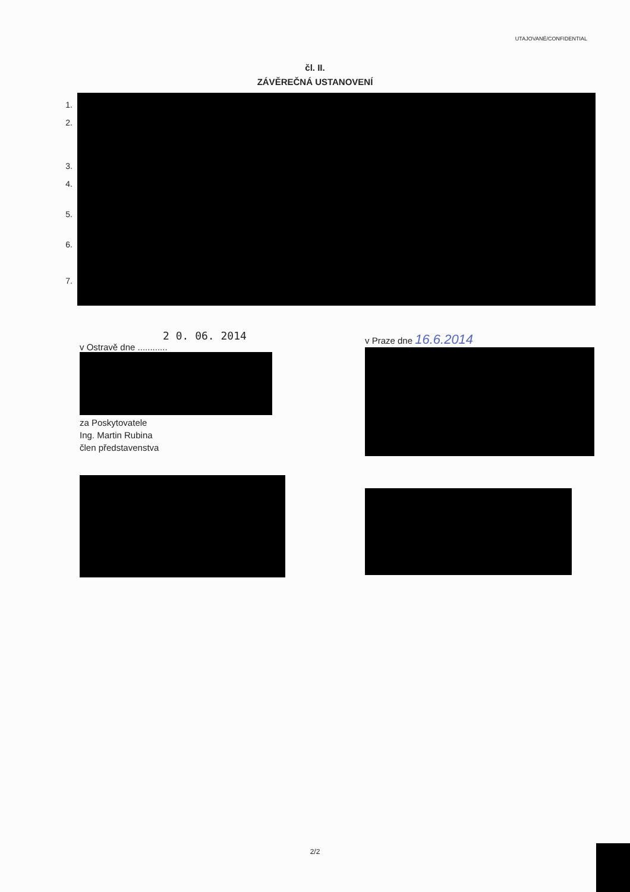UTAJOVANÉ/CONFIDENTIAL
čl. II.
ZÁVĚREČNÁ USTANOVENÍ
1.
2.
3.
4.
5.
6.
7.
2 0. 06. 2014
v Ostravě dne ............
za Poskytovatele
Ing. Martin Rubina
člen představenstva
v Praze dne 16.6.2014
2/2